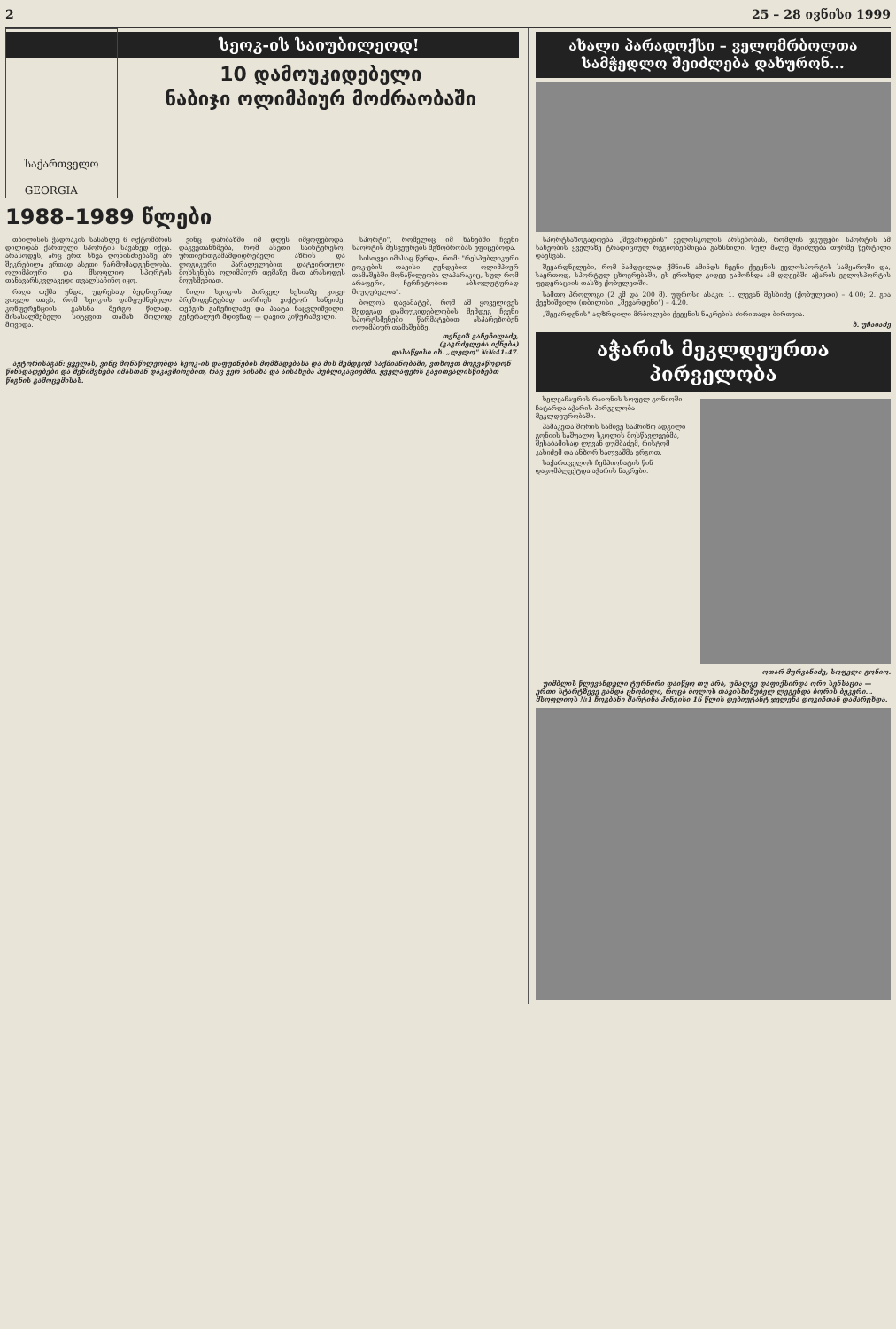2 25 – 28 ივნისი 1999
საქართველო
GEORGIA
სეოკ-ის საიუბილეოდ!
10 დამოუკიდებელი
ნაბიჯი ოლიმპიურ მოძრაობაში
1988–1989 წლები
თბილისის ჭადრაკის სასახლე 6 ოქტომბრის დილიდან ქართული სპორტის სავანედ იქცა. არასოდეს, არც ერთ სხვა ღონისძიებაზე არ შეკრებილა ერთად ასეთი წარმომადგენლობა. ოლიმპიური და მსოფლიო სპორტის თანავარსკვლავედი თვალსაჩინო იყო.
რაღა თქმა უნდა, უდრესად ბედნიერად ვთვლი თავს, რომ სეოკ-ის დამფუძნებელი კონფერენციის გახსნა მერგო წილად. მისასალმებელი სიტყვით თამაზ მოლოდ მოვიდა.
ვინც დარბაზში იმ დღეს იმყოფებოდა, დაგვეთანხმება, რომ ასეთი საინტერესო, ურთიერთგამამდიდრებელი აზრის და ლოგიკური პარალელებით დატვირთული მოხსენება ოლიმპიურ თემაზე მათ არასოდეს მოუსმენიათ.
ნილი სეოკ-ის პირველ სესიაზე ვიცე-პრეზიდენტებად აირჩიეს ვიქტორ სანეიძე, თენგიზ გაჩეჩილაძე და პაატა ნაცვლიშვილი, გენერალურ მდივნად — დავით კიწურაშვილი.
სპორტი", რომელიც იმ ხანებში ჩვენი სპორტის მესვეურებს მგზობრობას ეფიცებოდა.
სისოვეი იმასაც წერდა, რომ: "რესპუბლიკური ეოკ-ების თავისი გუნდებით ოლიმპიურ თამაშებში მონაწილეობა ლაპარაკიც, სულ რომ არაფერი, ჩერჩეტობით აბსოლუტურად მიუღებელია".
ბოლოს დავამატებ, რომ ამ ყოველივეს შედეგად დამოუკიდებლობის შემდეგ ჩვენი სპორტსმენები წარმატებით ასპარეზობენ ოლიმპიურ თამაშებზე.
თენგიზ გაჩეჩილაძე,
(გაგრძელება იქნება)
დასაწყისი იხ. „ლელო" №№41-47.
ავტორისაგან: ყველას, ვინც მონაწილეობდა სეოკ-ის დაფუძნების მომზადებასა და მის შემდგომ საქმიანობაში, ვთხოვთ მოგვაწოდონ წინადადებები და შენიშვნები იმასთან დაკავშირებით, რაც ვერ აისახა და აისახება პუბლიკაციებში. ყველაფერს გავითვალისწინებთ წიგნის გამოცემისას.
ახალი პარადოქსი – ველომრბოლთა სამჭედლო შეიძლება დახურონ...
სპორტსაზოგადოება „შევარდენის" ველოსკოლის არსებობას, რომლის ჯგუფები სპორტის ამ სახეობის ყველაზე ტრადიციულ რეგიონებშიცაა გახსნილი, სულ მალე შეიძლება თურმე წერტილი დაესვას.
შევარდნელები, რომ ნამდვილად ქმნიან ამინდს ჩვენი ქვეყნის ველოსპორტის სამყაროში და, საერთოდ, სპორტულ ცხოვრებაში, ეს ერთხელ კიდევ გამოჩნდა ამ დღეებში აჭარის ველოსპორტის ფედერაციის თასზე ქობულეთში.
სამთო პროლოგი (2 კმ და 200 მ). უფროსი ასაკი: 1. ლევან მესხიძე (ქობულეთი) – 4.00; 2. გია ქევხიშვილი (თბილისი, „შევარდენი") – 4.20.
„შევარდენის" აღზრდილი მრბოლები ქვეყნის ნაკრების ძირითადი ბირთვია.
ზ. უჩაიაძე
აჭარის მეკლდეურთა პირველობა
ხელვაჩაურის რაიონის სოფელ გონიოში ჩატარდა აჭარის პირველობა მეკლდეურობაში.
ჰამაკეთა შორის სამივე საპრიზო ადგილი გონიის საშუალო სკოლის მოსწავლეებმა, შესაბამისად ლევან დუმბაძემ, რისტომ კახიძემ და ანზორ ხალვაშმა ერგოთ.
საქართველოს ჩემპიონატის წინ დაკომპლექტდა აჭარის ნაკრები.
ოთარ მურვანიძე, სოფელი გონიო.
უიმბლის წლევანდელი ტურნირი დაიწყო თუ არა, უმალვე დაფიქსირდა ორი სენსაცია — ერთი სტარტზევე გამდა ცნობილი, როცა ბოლოს თავისხიზუბელ ლეგენდა ბორის ბეკერი... მსოფლიოს №1 ჩოგბანი მარტინა ჰინგისი 16 წლის დებიუტანტ ჯელენა დოკიჩთან დამარცხდა.